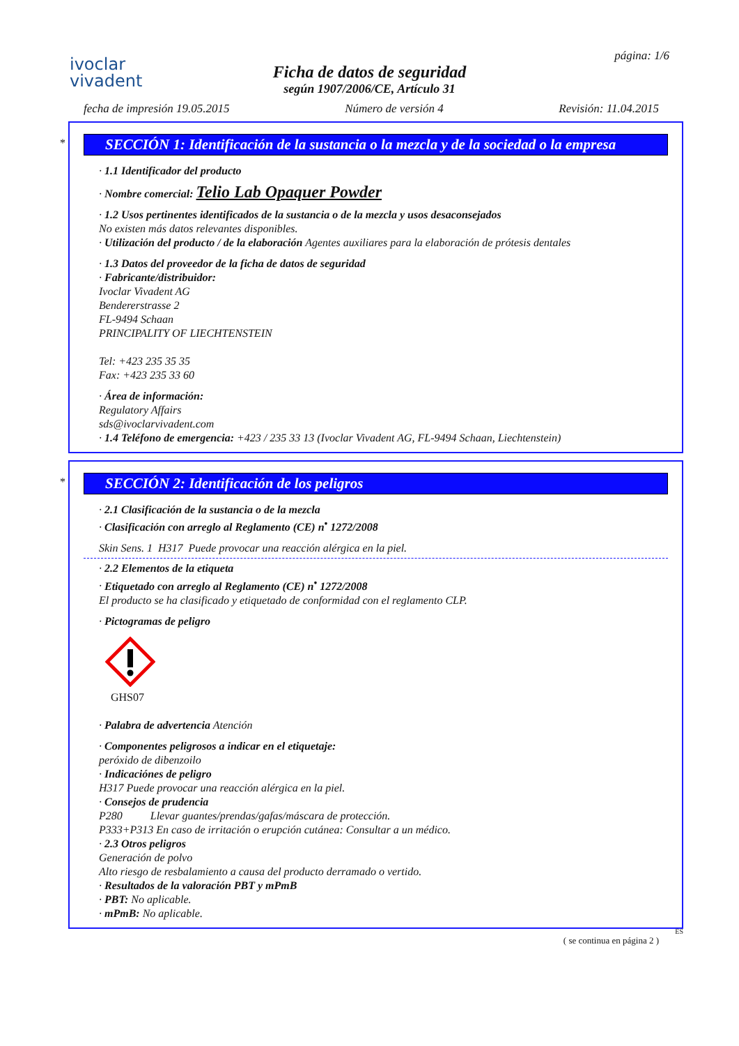ivoclar
vivadent
Ficha de datos de seguridad
según 1907/2006/CE, Artículo 31
página: 1/6
fecha de impresión 19.05.2015 Número de versión 4 Revisión: 11.04.2015
*
SECCIÓN 1: Identificación de la sustancia o la mezcla y de la sociedad o la empresa
· 1.1 Identificador del producto
· Nombre comercial: Telio Lab Opaquer Powder
· 1.2 Usos pertinentes identificados de la sustancia o de la mezcla y usos desaconsejados
No existen más datos relevantes disponibles.
· Utilización del producto / de la elaboración Agentes auxiliares para la elaboración de prótesis dentales
· 1.3 Datos del proveedor de la ficha de datos de seguridad
· Fabricante/distribuidor:
Ivoclar Vivadent AG
Bendererstrasse 2
FL-9494 Schaan
PRINCIPALITY OF LIECHTENSTEIN
Tel: +423 235 35 35
Fax: +423 235 33 60
· Área de información:
Regulatory Affairs
sds@ivoclarvivadent.com
· 1.4 Teléfono de emergencia: +423 / 235 33 13 (Ivoclar Vivadent AG, FL-9494 Schaan, Liechtenstein)
*
SECCIÓN 2: Identificación de los peligros
· 2.1 Clasificación de la sustancia o de la mezcla
· Clasificación con arreglo al Reglamento (CE) n<sup>•</sup> 1272/2008
Skin Sens. 1 H317 Puede provocar una reacción alérgica en la piel.
· 2.2 Elementos de la etiqueta
· Etiquetado con arreglo al Reglamento (CE) n<sup>•</sup> 1272/2008
El producto se ha clasificado y etiquetado de conformidad con el reglamento CLP.
· Pictogramas de peligro
GHS07
· Palabra de advertencia Atención
· Componentes peligrosos a indicar en el etiquetaje:
peróxido de dibenzoilo
· Indicaciónes de peligro
H317 Puede provocar una reacción alérgica en la piel.
· Consejos de prudencia
P280 Llevar guantes/prendas/gafas/máscara de protección.
P333+P313 En caso de irritación o erupción cutánea: Consultar a un médico.
· 2.3 Otros peligros
Generación de polvo
Alto riesgo de resbalamiento a causa del producto derramado o vertido.
· Resultados de la valoración PBT y mPmB
· PBT: No aplicable.
· mPmB: No aplicable.
ES
( se continua en página 2 )